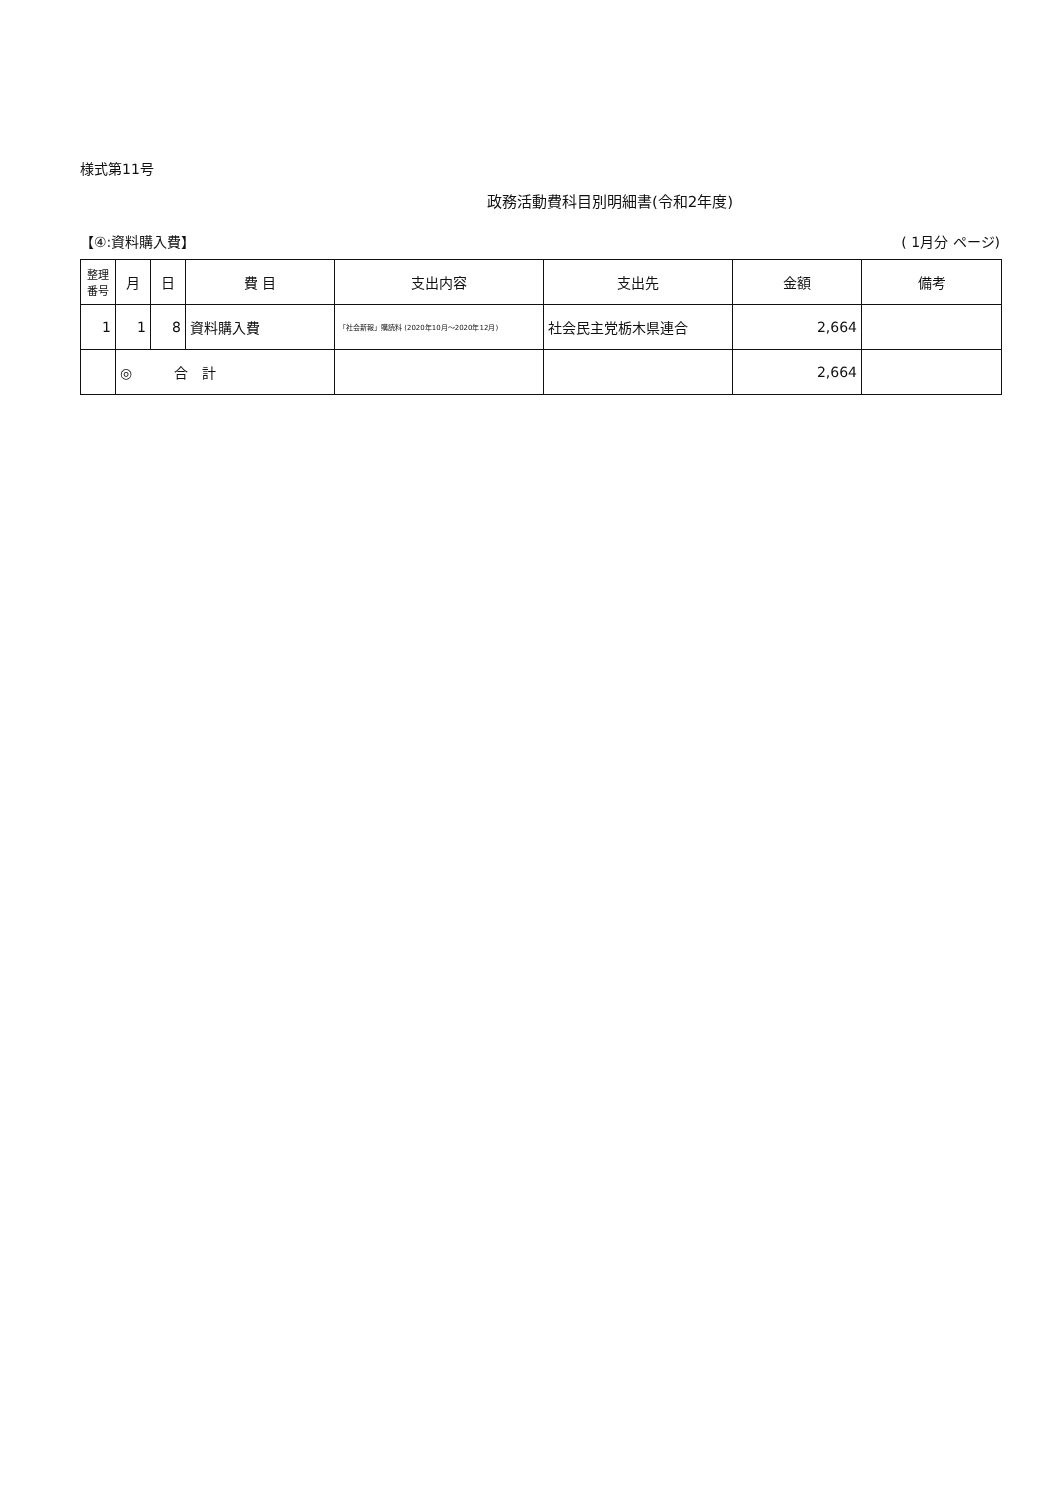様式第11号
政務活動費科目別明細書(令和2年度)
【④:資料購入費】 ( 1月分 ページ)
| 整理 番号 | 月 | 日 | 費 目 | 支出内容 | 支出先 | 金額 | 備考 |
| --- | --- | --- | --- | --- | --- | --- | --- |
| 1 | 1 | 8 | 資料購入費 | 「社会新報」購読料 (2020年10月～2020年12月) | 社会民主党栃木県連合 | 2,664 | |
| | ◎ 合 計 | | | | | 2,664 | |